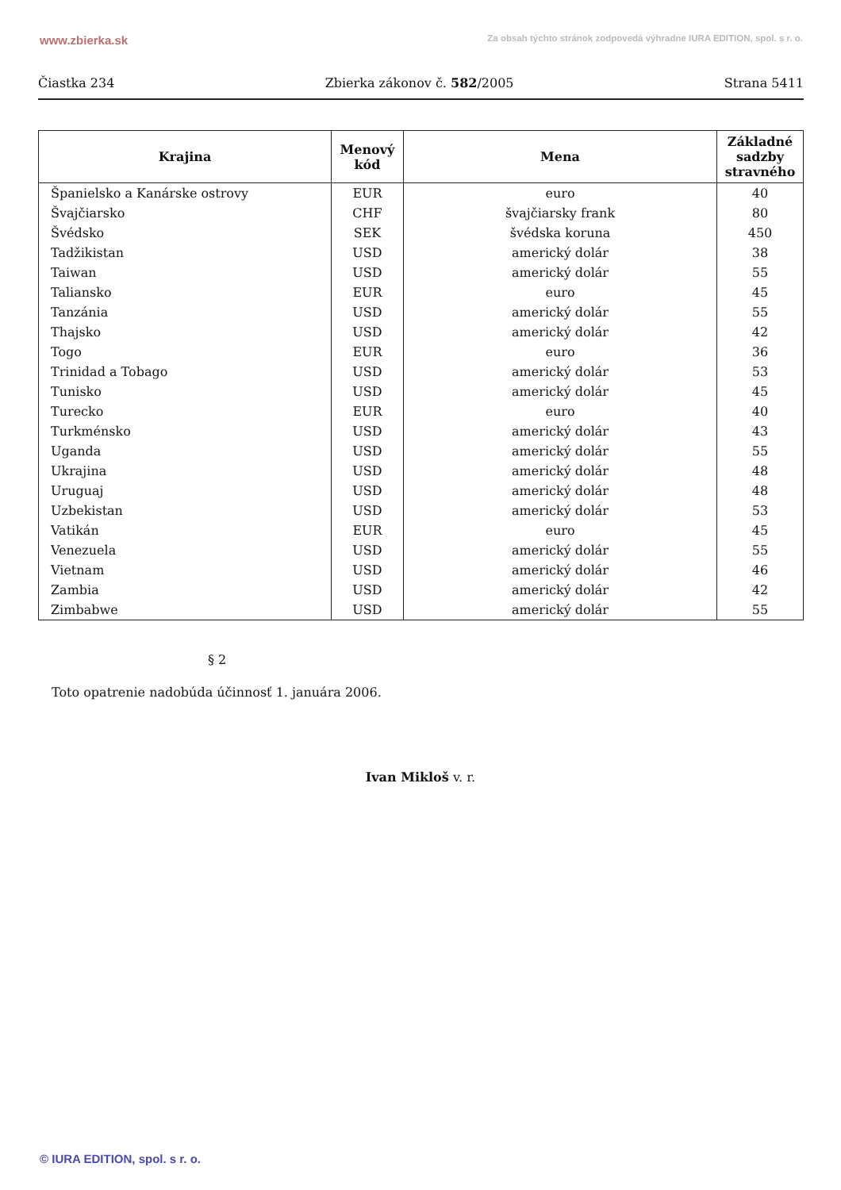www.zbierka.sk Za obsah týchto stránok zodpovedá výhradne IURA EDITION, spol. s r. o.
Čiastka 234 Zbierka zákonov č. 582/2005 Strana 5411
| Krajina | Menový kód | Mena | Základné sadzby stravného |
| --- | --- | --- | --- |
| Španielsko a Kanárske ostrovy | EUR | euro | 40 |
| Švajčiarsko | CHF | švajčiarsky frank | 80 |
| Švédsko | SEK | švédska koruna | 450 |
| Tadžikistan | USD | americký dolár | 38 |
| Taiwan | USD | americký dolár | 55 |
| Taliansko | EUR | euro | 45 |
| Tanzánia | USD | americký dolár | 55 |
| Thajsko | USD | americký dolár | 42 |
| Togo | EUR | euro | 36 |
| Trinidad a Tobago | USD | americký dolár | 53 |
| Tunisko | USD | americký dolár | 45 |
| Turecko | EUR | euro | 40 |
| Turkménsko | USD | americký dolár | 43 |
| Uganda | USD | americký dolár | 55 |
| Ukrajina | USD | americký dolár | 48 |
| Uruguaj | USD | americký dolár | 48 |
| Uzbekistan | USD | americký dolár | 53 |
| Vatikán | EUR | euro | 45 |
| Venezuela | USD | americký dolár | 55 |
| Vietnam | USD | americký dolár | 46 |
| Zambia | USD | americký dolár | 42 |
| Zimbabwe | USD | americký dolár | 55 |
§ 2
Toto opatrenie nadobúda účinnosť 1. januára 2006.
Ivan Mikloš v. r.
© IURA EDITION, spol. s r. o.